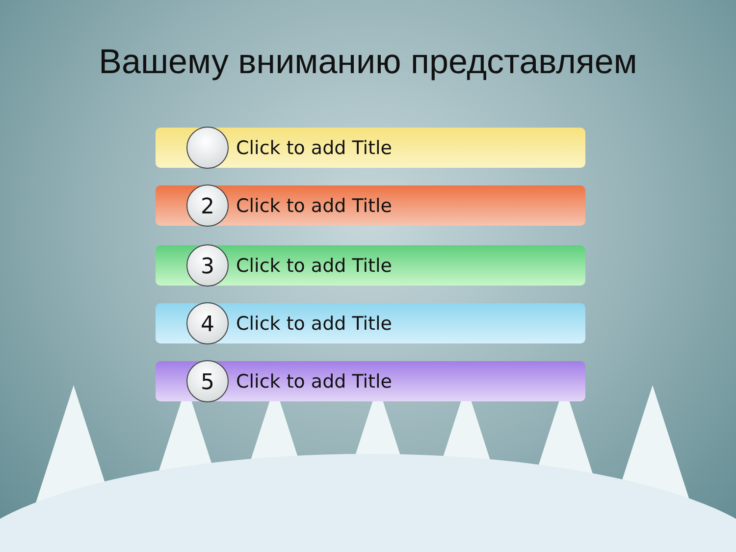Вашему вниманию представляем
Click to add Title
2
Click to add Title
3
Click to add Title
4
Click to add Title
5
Click to add Title